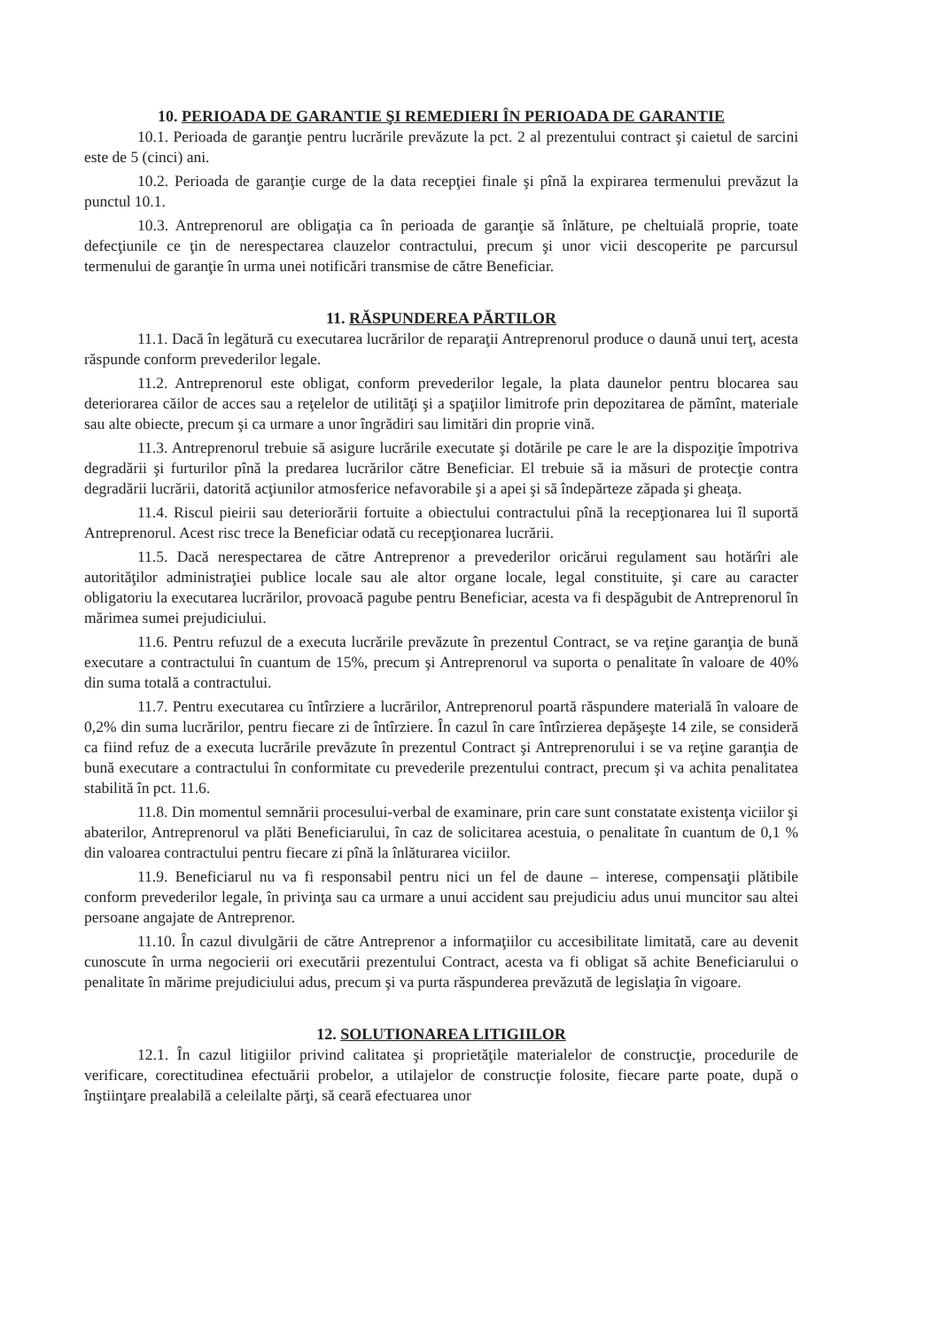10. PERIOADA DE GARANTIE ŞI REMEDIERI ÎN PERIOADA DE GARANTIE
10.1. Perioada de garanţie pentru lucrările prevăzute la pct. 2 al prezentului contract şi caietul de sarcini este de 5 (cinci) ani.
10.2. Perioada de garanţie curge de la data recepţiei finale şi pînă la expirarea termenului prevăzut la punctul 10.1.
10.3. Antreprenorul are obligaţia ca în perioada de garanţie să înlăture, pe cheltuială proprie, toate defecţiunile ce ţin de nerespectarea clauzelor contractului, precum şi unor vicii descoperite pe parcursul termenului de garanţie în urma unei notificări transmise de către Beneficiar.
11. RĂSPUNDEREA PĂRTILOR
11.1. Dacă în legătură cu executarea lucrărilor de reparaţii Antreprenorul produce o daună unui terţ, acesta răspunde conform prevederilor legale.
11.2. Antreprenorul este obligat, conform prevederilor legale, la plata daunelor pentru blocarea sau deteriorarea căilor de acces sau a reţelelor de utilităţi şi a spaţiilor limitrofe prin depozitarea de pămînt, materiale sau alte obiecte, precum şi ca urmare a unor îngrădiri sau limitări din proprie vină.
11.3. Antreprenorul trebuie să asigure lucrările executate şi dotările pe care le are la dispoziţie împotriva degradării şi furturilor pînă la predarea lucrărilor către Beneficiar. El trebuie să ia măsuri de protecţie contra degradării lucrării, datorită acţiunilor atmosferice nefavorabile şi a apei şi să îndepărteze zăpada şi gheaţa.
11.4. Riscul pieirii sau deteriorării fortuite a obiectului contractului pînă la recepţionarea lui îl suportă Antreprenorul. Acest risc trece la Beneficiar odată cu recepţionarea lucrării.
11.5. Dacă nerespectarea de către Antreprenor a prevederilor oricărui regulament sau hotărîri ale autorităţilor administraţiei publice locale sau ale altor organe locale, legal constituite, şi care au caracter obligatoriu la executarea lucrărilor, provoacă pagube pentru Beneficiar, acesta va fi despăgubit de Antreprenorul în mărimea sumei prejudiciului.
11.6. Pentru refuzul de a executa lucrările prevăzute în prezentul Contract, se va reţine garanţia de bună executare a contractului în cuantum de 15%, precum şi Antreprenorul va suporta o penalitate în valoare de 40% din suma totală a contractului.
11.7. Pentru executarea cu întîrziere a lucrărilor, Antreprenorul poartă răspundere materială în valoare de 0,2% din suma lucrărilor, pentru fiecare zi de întîrziere. În cazul în care întîrzierea depăşeşte 14 zile, se consideră ca fiind refuz de a executa lucrările prevăzute în prezentul Contract şi Antreprenorului i se va reţine garanţia de bună executare a contractului în conformitate cu prevederile prezentului contract, precum şi va achita penalitatea stabilită în pct. 11.6.
11.8. Din momentul semnării procesului-verbal de examinare, prin care sunt constatate existenţa viciilor şi abaterilor, Antreprenorul va plăti Beneficiarului, în caz de solicitarea acestuia, o penalitate în cuantum de 0,1 % din valoarea contractului pentru fiecare zi pînă la înlăturarea viciilor.
11.9. Beneficiarul nu va fi responsabil pentru nici un fel de daune – interese, compensaţii plătibile conform prevederilor legale, în privinţa sau ca urmare a unui accident sau prejudiciu adus unui muncitor sau altei persoane angajate de Antreprenor.
11.10. În cazul divulgării de către Antreprenor a informaţiilor cu accesibilitate limitată, care au devenit cunoscute în urma negocierii ori executării prezentului Contract, acesta va fi obligat să achite Beneficiarului o penalitate în mărime prejudiciului adus, precum şi va purta răspunderea prevăzută de legislaţia în vigoare.
12. SOLUTIONAREA LITIGIILOR
12.1. În cazul litigiilor privind calitatea şi proprietăţile materialelor de construcţie, procedurile de verificare, corectitudinea efectuării probelor, a utilajelor de construcţie folosite, fiecare parte poate, după o înştiinţare prealabilă a celeilalte părţi, să ceară efectuarea unor